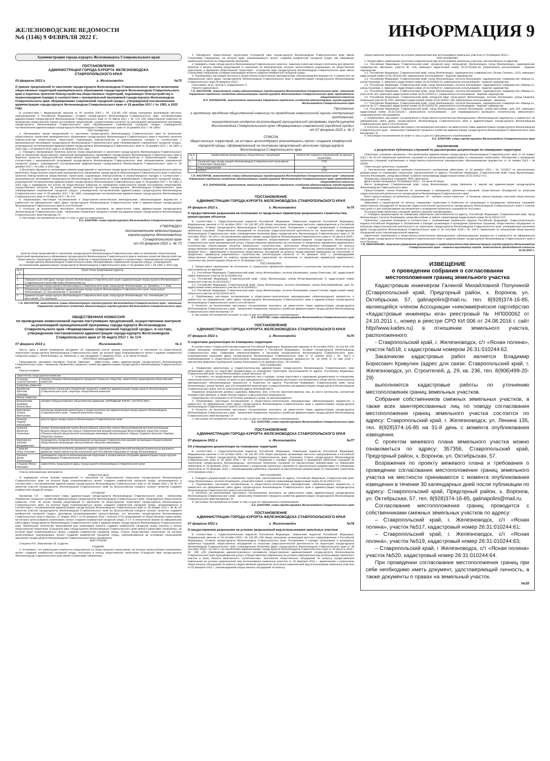ЖЕЛЕЗНОВОДСКИЕ ВЕДОМОСТИ
№6 (1146) 9 ФЕВРАЛЯ 2022 Г.
ИНФОРМАЦИЯ 9
Администрация города-курорта Железноводска Ставропольского края
ПОСТАНОВЛЕНИЕ
АДМИНИСТРАЦИИ ГОРОДА-КУРОРТА ЖЕЛЕЗНОВОДСКА
СТАВРОПОЛЬСКОГО КРАЯ
03 февраля 2022 г. г. Железноводск №73
О приеме предложений от населения города-курорта Железноводска Ставропольского края по включению общественных территорий муниципального образования города-курорта Железноводска Ставропольского края в перечень проектов благоустройства общественных территорий, подлежащих благоустройству в первоочередном порядке в соответствии с муниципальной программой города-курорта Железноводска Ставропольского края «Формирование современной городской среды», утвержденной постановлением администрации города-курорта Железноводска Ставропольского края от 29 декабря 2017 г. № 1383, в 2023 году
В соответствии с Федеральным законом от 06 октября 2003 г. № 131-ФЗ «Об общих принципах организации местного самоуправления в Российской Федерации», Уставом города-курорта Железноводска Ставропольского края, постановлением администрации города-курорта Железноводска Ставропольского края от 03 марта 2017 г. № 174 «Об общественной комиссии по проведению комиссионной оценки поступивших предложений, осуществлению контроля за реализацией муниципальной программы города-курорта Железноводска Ставропольского края «Формирование современной городской среды», утвержденной постановлением администрации города-курорта Железноводска Ставропольского края от 29 декабря 2017 г. № 1383»
ПОСТАНОВЛЯЮ:
1. Организовать прием предложений от населения города-курорта Железноводска Ставропольского края по включению общественных территорий муниципального образования города-курорта Железноводска Ставропольского края в перечень проектов благоустройства общественных территорий, подлежащих благоустройству в первоочередном порядке в соответствии с муниципальной программой города-курорта Железноводска Ставропольского края «Формирование современной городской среды», утвержденной постановлением администрации города-курорта Железноводска Ставропольского края от 29 декабря 2017 г. № 1383, в 2023 году, с 10 февраля 2022 года по 20 февраля 2022 года.
2. Утвердить прилагаемый Перечень пунктов сбора предложений от населения города-курорта Железноводска Ставропольского края по включению общественных территорий муниципального образования города-курорта Железноводска Ставропольского края в перечень проектов благоустройства общественных территорий, подлежащих благоустройству в первоочередном порядке в соответствии с муниципальной программой города-курорта Железноводска Ставропольского края «Формирование современной городской среды», утвержденной постановлением администрации города-курорта Железноводска Ставропольского края от 29 декабря 2017 г. № 1383, в 2023 году.
3. Возложить функции по организации приема предложений от населения города-курорта Железноводска Ставропольского края по включению общественных территорий муниципального образования города-курорта Железноводска Ставропольского края в перечень проектов благоустройства общественных территорий, подлежащих благоустройству в первоочередном порядке в соответствии с муниципальной программой города-курорта Железноводска Ставропольского края «Формирование современной городской среды», утвержденной постановлением администрации города-курорта Железноводска Ставропольского края от 29 декабря 2017 г. № 1383, в 2023 году, и подведению его итогов на общественную комиссию по проведению комиссионной оценки поступивших предложений, осуществлению контроля за реализацией муниципальной программы города-курорта Железноводска Ставропольского края «Формирование современной городской среды», утвержденной постановлением администрации города-курорта Железноводска Ставропольского края от 29 декабря 2017 г. № 1383, утвержденную постановлением администрации города-курорта Железноводска Ставропольского края от 03 марта 2017 г. № 174.
4. Опубликовать настоящее постановление в общественно-политическом еженедельнике «Железноводские ведомости» и разместить на официальном сайте Думы города-курорта Железноводска Ставропольского края и администрации города-курорта Железноводска Ставропольского края в сети Интернет.
5. Контроль за выполнением настоящего постановления возложить на заместителя главы администрации города-курорта Железноводска Ставропольского края - начальника Управления городского хозяйства администрации города-курорта Железноводска Ставропольского края Каспарова Г.И.
6. Настоящее постановление вступает в силу со дня его подписания.
Е.Е. БАКУЛИН, глава города-курорта Железноводска Ставропольского края
УТВЕРЖДЕН
постановлением администрации
города-курорта Железноводска
Ставропольского края
от 03 февраля 2022 г. № 73
ПЕРЕЧЕНЬ
пунктов сбора предложений от населения города-курорта Железноводска Ставропольского края по включению общественных территорий муниципального образования города-курорта Железноводска Ставропольского края в перечень проектов благоустройства общественных территорий, подлежащих благоустройству в первоочередном порядке в соответствии с муниципальной программой города-курорта Железноводска Ставропольского края «Формирование современной городской среды», утвержденной постановлением администрации города-курорта Железноводска Ставропольского края от 29 декабря 2017 г. № 1383, в 2023 году
| № п/п | Пункт сбора предложений (адреса) |
| --- | --- |
| 1 | 2 |
| 1. | Официальный сайт Думы города-курорта Железноводска Ставропольского края и администрации города-курорта Железноводска Ставропольского края (http://adm-zheleznovodsk.ru) |
| 2. | Администрация города-курорта Железноводска Ставропольского края, город-курорт Железноводск, ул. Калинина, 2, 1 этаж |
| 3. | Управление городского хозяйства администрации города-курорта Железноводска Ставропольского края, город-курорт Железноводск, ул. Оранжерейная, 4, приемная |
| 4. | Администрация города-курорта Железноводска Ставропольского края, город-курорт Железноводск, пос. Иноземцево, ул. Шоссейная, 176, приемная |
Г.И. КАСПАРОВ, заместитель главы администрации города-курорта Железноводска Ставропольского края - начальник Управления городского хозяйства администрации города-курорта Железноводска Ставропольского края
ОБЩЕСТВЕННАЯ КОМИССИЯ
по проведению комиссионной оценки поступивших предложений, осуществлению контроля за реализацией муниципальной программы города-курорта Железноводска Ставропольского края «Формирование современной городской среды», в составе, утвержденном постановлением администрации города-курорта Железноводска Ставропольского края от 03 марта 2017 г. № 174
07 февраля 2022 г. Железноводск № 2
Место, дата и время проведения заседания «О подведении итогов приема предложений от населения по общественной территории города-курорта Железноводска Ставропольского края, на которой будет реализовываться проект создания комфортной городской среды»: г. Железноводск, ул. Калинина, 2, зал заседаний; 07 февраля 2022 г. в 15 часов 00 минут.
ПРОТОКОЛ ЗАСЕДАНИЯ
Председатель заседания Каспаров Георгий Иванович - заместитель главы администрации города-курорта Железноводска Ставропольского края – начальник Управления городского хозяйства администрации города-курорта Железноводска Ставропольского края
Присутствовали:
| Заместитель председателя комиссии | |
| Стаценко Сергей Петрович | товарищ Атамана Железноводского городского Казачьего общества, заместитель председателя общественной комиссии |
| Секретарь комиссии: | |
| Барабанов Ярослав Олегович | заместитель начальника Управления городского хозяйства администрации города-курорта Железноводска Ставропольского края, секретарь общественной комиссии |
| Члены комиссии: | |
| Валентинова Надежда Васильевна | активист Общероссийского общественного движения «НАРОДНЫЙ ФРОНТ «ЗА РОССИЮ» |
| Квасникова Галина Викторовна | начальник управления архитектуры и градостроительства администрации города-курорта Железноводска Ставропольского края – главный архитектор города |
| Кононов Андрей Николаевич | депутат Думы города-курорта Железноводска Ставропольского края |
| Кулишев Валентин Кононович | групорг Железноводской группы Всероссийского общества слепых Минераловодской местной организации Всероссийского общества слепых Ставропольской краевой организации Всероссийского общества слепых Общероссийской общественной организации инвалидов «Всероссийского Ордена Трудового Красного Знамени общества слепых» |
| Мартиросов Альберт Владимирович | председатель городской Железноводской организации Ставропольской краевой организации общероссийской общественной организации «Всероссийское общество инвалидов» |
| Саркисян Игорь Олегович | государственный инспектор дорожного надзора отделения государственной инспекции безопасности дорожного движения отдела министерства внутренних дел Российской Федерации по городу Железноводску |
| Пасюков Денис Анатольевич | руководитель отдела по мобилизационной подготовке и чрезвычайным ситуациям администрации города-курорта Железноводска Ставропольского края |
| Стаценко Роман Иванович | заместитель председателя Думы города-курорта Железноводска Ставропольского края |
Список приглашенных прилагается.
ПОВЕСТКА ДНЯ
О подведении итогов приема предложений от населения по общественной территории города-курорта Железноводска Ставропольского края, на которой будет реализовываться проект создания комфортной городской среды, организованного в соответствии с постановлением администрации города-курорта Железноводска Ставропольского края от 24 января 2022 г. № 40 «О принятии участия города-курорта Железноводска Ставропольского края во Всероссийском конкурсе лучших проектов создания комфортной городской среды».
СЛУШАЛИ:
Каспарова Г.И. – заместителя главы администрации города-курорта Железноводска Ставропольского края - начальника Управления городского хозяйства администрации города-курорта Железноводска Ставропольского края, председателя общественной комиссии, отчет об итогах приема предложений от населения по общественной территории города-курорта Железноводска Ставропольского края, на которой будет реализовываться проект создания комфортной городской среды, организованного в соответствии с постановлением администрации города-курорта Железноводска Ставропольского края от 24 января 2022 г. № 40 «О принятии участия города-курорта Железноводска Ставропольского края во Всероссийском конкурсе лучших проектов создания комфортной городской среды». Докладчик проинформировал присутствующих, что жителями города-курорта Железноводска Ставропольского края в период с 27 января 2022 г. по 06 февраля 2022 г. внесено 2725 предложений по общественным территориям, на которых целесообразно реализовать проект создания комфортной городской среды, в т.ч. в электронной форме на официальном сайте Думы города-курорта Железноводска Ставропольского края и администрации города-курорта Железноводска Ставропольского края. Наибольшее количество предложений для реализации проекта создания комфортной городской среды внесено в пользу общественной территории «Городской парк города-курорта Железноводска Ставропольского края имени Станислава Говорухина», на которой будет реализовываться проект создания комфортной городской среды. Список общественных территорий, на которых целесообразно реализовывать проект создания комфортной городской среды, сформированный на основании предложений населения города-курорта Железноводска Ставропольского края, прилагается.
ВЫСТУПИЛИ:
Стаценко Р.И., Квасникова Г.В. и другие.
РЕШИЛИ:
1. Установить, что наибольшее количество предложений по общественным территориям, на которых целесообразно реализовать проект создания комфортной городской среды, поступило в пользу общественной территории «Городской парк города-курорта Железноводска Ставропольского края имени Станислава Говорухина».
2. Определить общественную территорию «Городской парк города-курорта Железноводска Ставропольского края имени Станислава Говорухина», на которой будет реализовываться проект создания комфортной городской среды, как набравшую наибольшее количество предложений населения.
3. Направить главе города-курорта Железноводска Ставропольского края Е.Е. Бакулину копию настоящего протокола для принятия решения о начале приема предложений от населения по мероприятиям, которые целесообразно реализовать на общественной территории, и функциям общественной территории - «Городской парк города-курорта Железноводска Ставропольского края имени Станислава Говорухина» в рамках реализации проекта создания комфортной городской среды.
4. Опубликовать настоящий протокол в общественно-политическом еженедельнике «Железноводские ведомости» и разместить на официальном сайте Думы города-курорта Железноводска Ставропольского края и администрации города-курорта Железноводска Ставропольского края 09 февраля 2022 г.
Голосовали: за 11, против 0, воздержались 0.
Принято единогласно.
Г.И. КАСПАРОВ, заместитель главы администрации города-курорта Железноводска Ставропольского края - начальник Управления городского хозяйства администрации города-курорта Железноводска Ставропольского края, председатель общественной комиссии
Я.О. БАРАБАНОВ, заместитель начальника Управления городского хозяйства администрации города-курорта Железноводска Ставропольского края
Приложение
к протоколу заседания общественной комиссии по проведению комиссионной оценки поступивших предложений,
осуществлению контроля за реализацией муниципальной программы города-курорта Железноводска Ставропольского края «Формирование современной городской среды»
от 07 февраля 2022 г. № 2
СПИСОК
общественных территорий, на которых целесообразно реализовывать проект создания комфортной городской среды, сформированный на основании предложений населения города-курорта Железноводска Ставропольского края
| № п/п | Наименование предложенных общественных территорий | Количество поданных предложений за данную территорию |
| --- | --- | --- |
| 1. | Городской парк города-курорта Железноводска Ставропольского края имени Станислава Говорухина | 2705 |
| 2. | Иные предложения | 20 |
| | ИТОГО: | 2725 |
Г.И. КАСПАРОВ, заместитель главы администрации города-курорта Железноводска Ставропольского края - начальник Управления городского хозяйства администрации города-курорта Железноводска Ставропольского края, председатель общественной комиссии
Я.О. БАРАБАНОВ, заместитель начальника Управления городского хозяйства администрации города-курорта Железноводска Ставропольского края
ПОСТАНОВЛЕНИЕ
АДМИНИСТРАЦИИ ГОРОДА-КУРОРТА ЖЕЛЕЗНОВОДСКА СТАВРОПОЛЬСКОГО КРАЯ
04 февраля 2022 г. г. Железноводск №75
О предоставлении разрешения на отклонение от предельных параметров разрешенного строительства, реконструкции объектов
В соответствии с Градостроительным кодексом Российской Федерации, Земельным кодексом Российской Федерации, Федеральным законом от 06 октября 2003 г. № 131-ФЗ «Об общих принципах организации местного самоуправления в Российской Федерации», Уставом города-курорта Железноводска Ставропольского края, Положением о порядке организации и проведения публичных слушаний, общественных обсуждений по вопросам градостроительной деятельности на территории города-курорта Железноводска Ставропольского края, утвержденным решением Думы города-курорта Железноводска Ставропольского края от 28 сентября 2018 г. № 219-V, постановлением администрации города-курорта Железноводска Ставропольского края от 30 августа 2019 г. № 682 «Об утверждении административного регламента предоставления администрацией города-курорта Железноводска Ставропольского края муниципальной услуги «Предоставление разрешения на отклонение от предельных параметров разрешенного строительства, реконструкции объектов капитального строительства», протоколом общественных обсуждений по вопросу предоставления разрешения на отклонение от предельных параметров разрешенного строительства, реконструкции объектов от 03 февраля 2022 г., заключением о результатах общественных обсуждений по вопросу предоставления разрешения на отклонение от предельных параметров разрешенного строительства, реконструкции объектов от 03 февраля 2022 г., рекомендациями общественных обсуждений по вопросу предоставления разрешения на отклонение от предельных параметров разрешенного строительства, реконструкции объектов от 03 февраля 2022 г.,
ПОСТАНОВЛЯЮ:
1. Предоставить разрешение на отклонение от предельных параметров разрешенного строительства, реконструкции объектов, расположенных по адресам:
1.1. Российская Федерация, Ставропольский край, город Железноводск, поселок Иноземцево, улица Советская, 197, кадастровый номер земельного участка 26:31:020343:152.
1.2. Российская Федерация, Ставропольский край, город Железноводск, улица Интернациональная, 9, кадастровый номер земельного участка 26:31:010216:7.
1.3. Российская Федерация, Ставропольский край, город Железноводск, поселок Иноземцево, улица Красноармейская, дом 33, кадастровый номер земельного участка 26:31:020309:17.
1.4. Российская Федерация, Ставропольский край, город Железноводск, поселок Иноземцево, улица Степная, кадастровый номер земельного участка 26:31:020501:1475.
2. Опубликовать настоящее постановление в общественно-политическом еженедельнике «Железноводские ведомости» и разместить на официальном сайте Думы города-курорта Железноводска Ставропольского края и администрации города-курорта Железноводска Ставропольского края в сети Интернет.
3. Контроль за выполнением настоящего постановления возложить на заместителя главы администрации города-курорта Железноводска Ставропольского края - начальника Управления городского хозяйства администрации города-курорта Железноводска Ставропольского края Каспарова Г.И.
4. Настоящее постановление вступает в силу со дня его официального опубликования.
Е.Е. БАКУЛИН, глава города-курорта Железноводска Ставропольского края
ПОСТАНОВЛЕНИЕ
АДМИНИСТРАЦИИ ГОРОДА-КУРОРТА ЖЕЛЕЗНОВОДСКА СТАВРОПОЛЬСКОГО КРАЯ
07 февраля 2022 г. г. Железноводск №76
О подготовке документации по планировке территории
В соответствии с Градостроительным кодексом Российской Федерации, Федеральным законом от 06 октября 2003 г. № 131-ФЗ «Об общих принципах организации местного самоуправления в Российской Федерации», Уставом города-курорта Железноводска Ставропольского края, Правилами землепользования и застройки города-курорта Железноводска Ставропольского края, утвержденными решением Думы города-курорта Железноводска Ставропольского края от 27 апреля 2018 г. № 182-V и опубликованными в общественно-политическом еженедельнике «Железноводские ведомости» № 18 (954) от 02 мая 2018 г., рассмотрев заявление Трубицинной Галины Алексеевны от 02 февраля 2022 г. № 0210001,
ПОСТАНОВЛЯЮ:
1. Управлению архитектуры и градостроительства администрации города-курорта Железноводска Ставропольского края организовать работу по подготовке документации по планировке территории, расположенной по адресу: Российская Федерация, Ставропольский край, город Железноводск, улица Энгельса, 43.
2. Установить, что предложения заинтересованных лиц о порядке, сроках подготовки и содержании документации по планировке территории вносятся в течение 10 дней со дня официального опубликования настоящего постановления в общественно-политическом еженедельнике «Железноводские ведомости» в Комиссию по адресу: Российская Федерация, Ставропольский край, город Железноводск, улица Ленина, дом 102 (управление архитектуры и градостроительства администрации города-курорта Железноводска Ставропольского края), или по электронному адресу archmin@mail.ru.
Указанные предложения должны содержать фамилию, имя, отчество заинтересованных лиц, их место жительства, контактный телефон (при наличии), а также личную подпись и дату внесения предложения.
Предложения, поступившие по истечении указанного срока, не рассматриваются.
3. Опубликовать настоящее постановление в общественно-политическом еженедельнике «Железноводские ведомости» и разместить на официальном сайте Думы города-курорта Железноводска Ставропольского края и администрации города-курорта Железноводска Ставропольского края в сети Интернет.
4. Контроль за выполнением настоящего постановления возложить на заместителя главы администрации города-курорта Железноводска Ставропольского края - начальника Управления городского хозяйства администрации города-курорта Железноводска Ставропольского края Каспарова Г.И.
5. Настоящее постановление вступает в силу со дня его официального опубликования.
Е.Е. БАКУЛИН, глава города-курорта Железноводска Ставропольского края
ПОСТАНОВЛЕНИЕ
АДМИНИСТРАЦИИ ГОРОДА-КУРОРТА ЖЕЛЕЗНОВОДСКА СТАВРОПОЛЬСКОГО КРАЯ
07 февраля 2022 г. г. Железноводск №77
Об утверждении документации по планировке территории
В соответствии с Градостроительным кодексом Российской Федерации, Земельным кодексом Российской Федерации, Федеральным законом от 06 октября 2003 г. № 131-ФЗ «Об общих принципах организации местного самоуправления в Российской Федерации», Уставом города-курорта Железноводска Ставропольского края, решением Совета города-курорта Железноводска Ставропольского края от 26 июня 2009 г. № 570 «О Положении о порядке организации и проведения публичных слушаний на территории города-курорта Железноводска», протоколом публичных слушаний по рассмотрению документации по планировке территории от 03 февраля 2022 г., заключением о результатах публичных слушаний по рассмотрению документации по планировке территории от 03 февраля 2022 г., рекомендациями публичных слушаний по рассмотрению документации по планировке территории от 03 февраля 2022 г.,
ПОСТАНОВЛЯЮ:
1. Утвердить документацию по планировке территории, расположенной по адресу: Российская Федерация, Ставропольский край, город Железноводск, поселок Иноземцево, улица Шоссейная, в районе гормолзавода (кадастровый номер 26:31:020127:67).
2. Опубликовать настоящее постановление в общественно-политическом еженедельнике «Железноводские ведомости» и разместить на официальном сайте Думы города-курорта Железноводска Ставропольского края и администрации города-курорта Железноводска Ставропольского края в сети Интернет.
3. Контроль за выполнением настоящего постановления возложить на заместителя главы администрации города-курорта Железноводска Ставропольского края - начальника Управления городского хозяйства администрации города-курорта Железноводска Ставропольского края Каспарова Г.И.
4. Настоящее постановление вступает в силу со дня его официального опубликования.
Е.Е. БАКУЛИН, глава города-курорта Железноводска Ставропольского края
ПОСТАНОВЛЕНИЕ
АДМИНИСТРАЦИИ ГОРОДА-КУРОРТА ЖЕЛЕЗНОВОДСКА СТАВРОПОЛЬСКОГО КРАЯ
07 февраля 2022 г. г. Железноводск №78
О предоставлении разрешения на условно разрешенный вид использования земельных участков
В соответствии с Градостроительным кодексом Российской Федерации, Земельным кодексом Российской Федерации, Федеральным законом от 06 октября 2003 г. № 131-ФЗ «Об общих принципах организации местного самоуправления в Российской Федерации», Уставом города-курорта Железноводска Ставропольского края, Положением о порядке организации и проведения публичных слушаний, общественных обсуждений по вопросам градостроительной деятельности на территории города-курорта Железноводска Ставропольского края, утвержденным решением Думы города-курорта Железноводска Ставропольского края от 28 сентября 2018 г. № 219-V, постановлением администрации города-курорта Железноводска Ставропольского края от 30 августа 2019 г. № 680 «Об утверждении административного регламента предоставления администрацией города-курорта Железноводска Ставропольского края муниципальной услуги «Предоставление разрешения на условно разрешенный вид использования земельного участка и (или) объекта капитального строительства», протоколом общественных обсуждений по вопросу предоставления разрешения на условно разрешенный вид использования земельных участков от 03 февраля 2022 г., заключением о результатах общественных обсуждений по вопросу предоставления разрешения на условно разрешенный вид использования земельных участков от 03 февраля 2022 г., рекомендациями общественных обсуждений по вопросу
предоставления разрешения на условно разрешенный вид использования земельных участков от 03 февраля 2022 г.,
ПОСТАНОВЛЯЮ:
1. Предоставить разрешение на условно разрешенный вид использования земельных участков, расположенных по адресам:
1.1. Российская Федерация, Ставропольский край, городской округ город-курорт Железноводск, город Железноводск, садоводческое товарищество «Ветеран», участок № 149, имеющего кадастровый номер 26:31:010241:32, разрешенное использование - ведение садоводства.
1.2. Российская Федерация, Ставропольский край, город Железноводск, садоводческое товарищество «Ясная Поляна», 1379, имеющего кадастровый номер 26:31:010234:140, разрешенное использование - ведение садоводства.
1.3. Российская Федерация, Ставропольский край, город Железноводск, поселок Иноземцево, садоводческое товарищество «Машук-2», улица Грушевая, 3, имеющего кадастровый номер 26:31:020423:53, разрешенное использование - ведение садоводства.
1.4. Российская Федерация, Ставропольский край, город Железноводск, поселок Иноземцево, садоводческое товарищество «Машук-2», улица Грушевая, 5, имеющего кадастровый номер 26:31:020423:57, разрешенное использование - ведение садоводства.
1.5. Российская Федерация, Ставропольский край, город Железноводск, поселок Иноземцево, садоводческое товарищество «Машук-1», участок № 315, имеющего кадастровый номер 26:31:020410:17, разрешенное использование - ведение садоводства.
1.6. Российская Федерация, Ставропольский край, городской округ город-курорт Железноводск, поселок Иноземцево, улица Гагарина, земельный участок № 126Г, имеющего кадастровый номер 26:31:020317:146, разрешенное использование - магазины.
1.7. Российская Федерация, Ставропольский край, город Железноводск, поселок Иноземцево, садоводческое товарищество «Машук-1», участок № 277, имеющего кадастровый номер 26:31:020411:50, разрешенное использование - ведение садоводства.
1.8. Российская Федерация, Ставропольский край, город Железноводск, поселок Иноземцево, улица Шоссейная, дом 21А, имеющего кадастровый номер 26:31:020214:7, разрешенное использование - для индивидуального жилищного строительства, амбулаторно-поликлиническое обслуживание.
2. Опубликовать настоящее постановление в общественно-политическом еженедельнике «Железноводские ведомости» и разместить на официальном сайте Думы города-курорта Железноводска Ставропольского края и администрации города-курорта Железноводска Ставропольского края в сети Интернет.
3. Контроль за выполнением настоящего постановления возложить на заместителя главы администрации города-курорта Железноводска Ставропольского края - начальника Управления городского хозяйства администрации города-курорта Железноводска Ставропольского края Каспарова Г.И.
4. Настоящее постановление вступает в силу со дня его официального опубликования.
Е.Е. БАКУЛИН, глава города-курорта Железноводска Ставропольского края
ЗАКЛЮЧЕНИЕ
о результатах публичных слушаний по рассмотрению документации по планировке территории
Публичные слушания назначены: Постановлением администрации города-курорта Железноводска Ставропольского края от 24 января 2022 г. № 43 «О назначении публичных слушаний по рассмотрению документации по планировке территории». Объявление о проведении публичных слушаний опубликовано в общественно-политическом еженедельнике «Железноводские ведомости» от 26 января 2022 г. № (1144).
Повестка дня публичных слушаний:
1. Рассмотрение заявления жилищно-строительного кооператива «Виктория» от 29 декабря 2021 г. № 0210017 по рассмотрению документации по планировке территории, расположенной по адресу: Российская Федерация, Ставропольский край, город Железноводск, поселок Иноземцево, улица Шоссейная, в районе гормолзавода (кадастровый номер 26:31:020127:67).
Инициаторы публичных слушаний: ЖСК «Виктория».
Дата и время проведения: 03 февраля 2022 г., 14 часов 30 минут.
Место проведения: Ставропольский край, город Железноводск, улица Калинина, 2, малый зал администрации города-курорта Железноводска Ставропольского края.
Присутствовали: члены Комиссии по организации и проведению публичных слушаний, общественных обсуждений по вопросам градостроительной деятельности города-курорта Железноводска Ставропольского края:
Всего присутствовало на публичных слушаниях: 10 - человек (члены комиссии - 4 человека, присутствующие участники общественных обсуждений - 6 человек).
Замечаний и предложений по проекту планировки территории в Комиссию по организации и проведению публичных слушаний, общественных обсуждений по вопросам градостроительной деятельности города-курорта Железноводска Ставропольского края в течение трех дней со дня опубликования постановления о проведении публичных слушаний не поступало.
По результатам публичных слушаний принято решение рекомендовать:
1. Утвердить документацию по планировке территории, расположенной по адресу: Российская Федерация, Ставропольский край, город Железноводск, поселок Иноземцево, улица Шоссейная, в районе гормолзавода (кадастровый номер 26:31:020127:67).
Публичные слушания проведены в соответствии с требованиями Земельного кодекса Российской Федерации, Градостроительного кодекса Российской Федерации и Положением о порядке организации и проведения публичных слушаний, общественных обсуждений по вопросам градостроительной деятельности на территории города-курорта Железноводска Ставропольского края, утвержденным решением Думы города-курорта Железноводска Ставропольского края от 28 сентября 2018 г. № 219-V. Заключение по результатам общественных обсуждений носят рекомендательный характер.
Заключение опубликовать в общественно-политическом еженедельнике «Железноводские ведомости» и разместить на официальном сайте Думы города-курорта Железноводска Ставропольского края и администрации города-курорта Железноводска Ставропольского края в сети Интернет.
Г.В. КВАСНИКОВА, начальник управления архитектуры и градостроительства администрации города-курорта Железноводска Ставропольского края - главный архитектор города, заместитель председателя комиссии
03.02.2022 г.
ИЗВЕЩЕНИЕ
о проведении собрания о согласовании
местоположения границ земельного участка
Кадастровым инженером Галиной Михайловной Полуниной (Ставропольский край, Предгорный район, х. Воронов, ул. Октябрьская, 57, galinapolini@mail.ru, тел. 8(928)374-16-85, являющейся членом Ассоциации «некоммерческое партнёрство «Кадастровые инженеры юга» реестровый № НП000062 от 24.10.2011 г., номер в реестре СРО КИ 006 от 24.08.2016 г. сайт http//www.kades.ru) в отношении земельного участка, расположенного:
- Ставропольский край, г. Железноводск, с/т «Ясная поляна», участок №518, с кадастровым номером 26:31:010244:62.
Заказчиком кадастровых работ является Владимир Борисович Кривулин (адрес для связи: Ставропольский край, г. Железноводск, ул. Строителей, д. 29, кв. 236, тел. 8(906)499-20-29)
выполняются кадастровые работы по уточнению местоположения границ земельных участков.
Собрание собственников смежных земельных участков, а также всех заинтересованных лиц по поводу согласования местоположения границ земельного участка состоится по адресу: Ставропольский край, г. Железноводск, ул. Ленина 135, тел. 8(928)374-16-85 на 31-й день с момента опубликования извещения.
С проектом межевого плана земельного участка можно ознакомиться по адресу: 357356, Ставропольский край, Предгорный район, х. Воронов, ул. Октябрьская, 57.
Возражения по проекту межевого плана и требования о проведении согласования местоположения границ земельного участка на местности принимаются с момента опубликования извещения в течение 30 календарных дней после публикации по адресу: Ставропольский край, Предгорный район, х. Воронов, ул. Октябрьская, 57, тел. 8(928)374-16-85, galinapolini@mail.ru.
Согласование местоположения границ проводится с собственниками смежных земельных участков по адресу:
– Ставропольский край, г. Железноводск, с/т «Ясная поляна», участок №517, кадастровый номер 26:31:010244:61;
– Ставропольский край, г. Железноводск, с/т «Ясная поляна», участок №519, кадастровый номер 26:31:010244:63;
– Ставропольский край, г Железноводск, с/т «Ясная поляна» участок №520, кадастровый номер 26:31:010244:64.
При проведении согласования местоположения границ при себе необходимо иметь документ, удостоверяющий личность, а также документы о правах на земельный участок.
№10